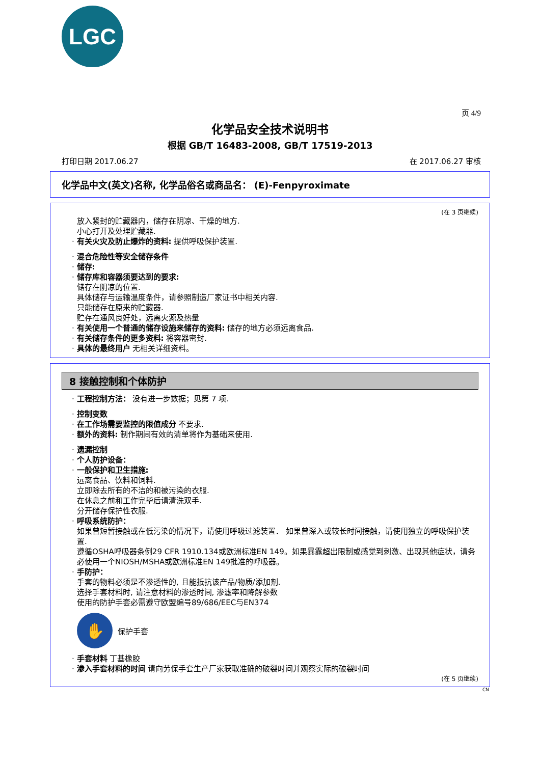LGC
页 4/9
化学品安全技术说明书
根据 GB/T 16483-2008, GB/T 17519-2013
打印日期 2017.06.27 在 2017.06.27 审核
化学品中文(英文)名称, 化学品俗名或商品名： (E)-Fenpyroximate
(在 3 页继续)
放入紧封的贮藏器内，储存在阴凉、干燥的地方.
小心打开及处理贮藏器.
· 有关火灾及防止爆炸的资料: 提供呼吸保护装置.
· 混合危险性等安全储存条件
· 储存:
· 储存库和容器须要达到的要求:
储存在阴凉的位置.
具体储存与运输温度条件，请参照制造厂家证书中相关内容.
只能储存在原来的贮藏器.
贮存在通风良好处，远离火源及热量
· 有关使用一个普通的储存设施来储存的资料: 储存的地方必须远离食品.
· 有关储存条件的更多资料: 将容器密封.
· 具体的最终用户 无相关详细资料。
8 接触控制和个体防护
· 工程控制方法： 没有进一步数据；见第 7 项.
· 控制变数
· 在工作场需要监控的限值成分 不要求.
· 额外的资料: 制作期间有效的清单将作为基础来使用.
· 遗漏控制
· 个人防护设备：
· 一般保护和卫生措施:
远离食品、饮料和饲料.
立即除去所有的不洁的和被污染的衣服.
在休息之前和工作完毕后请清洗双手.
分开储存保护性衣服.
· 呼吸系统防护：
如果曾短暂接触或在低污染的情况下，请使用呼吸过滤装置． 如果曾深入或较长时间接触，请使用独立的呼吸保护装置.
遵循OSHA呼吸器条例29 CFR 1910.134或欧洲标准EN 149。如果暴露超出限制或感觉到刺激、出现其他症状，请务必使用一个NIOSH/MSHA或欧洲标准EN 149批准的呼吸器。
· 手防护：
手套的物料必须是不渗透性的, 且能抵抗该产品/物质/添加剂.
选择手套材料时, 请注意材料的渗透时间, 渗滤率和降解参数
使用的防护手套必需遵守欧盟编号89/686/EEC与EN374
✋ 保护手套
· 手套材料 丁基橡胶
· 渗入手套材料的时间 请向劳保手套生产厂家获取准确的破裂时间并观察实际的破裂时间
(在 5 页继续)
CN